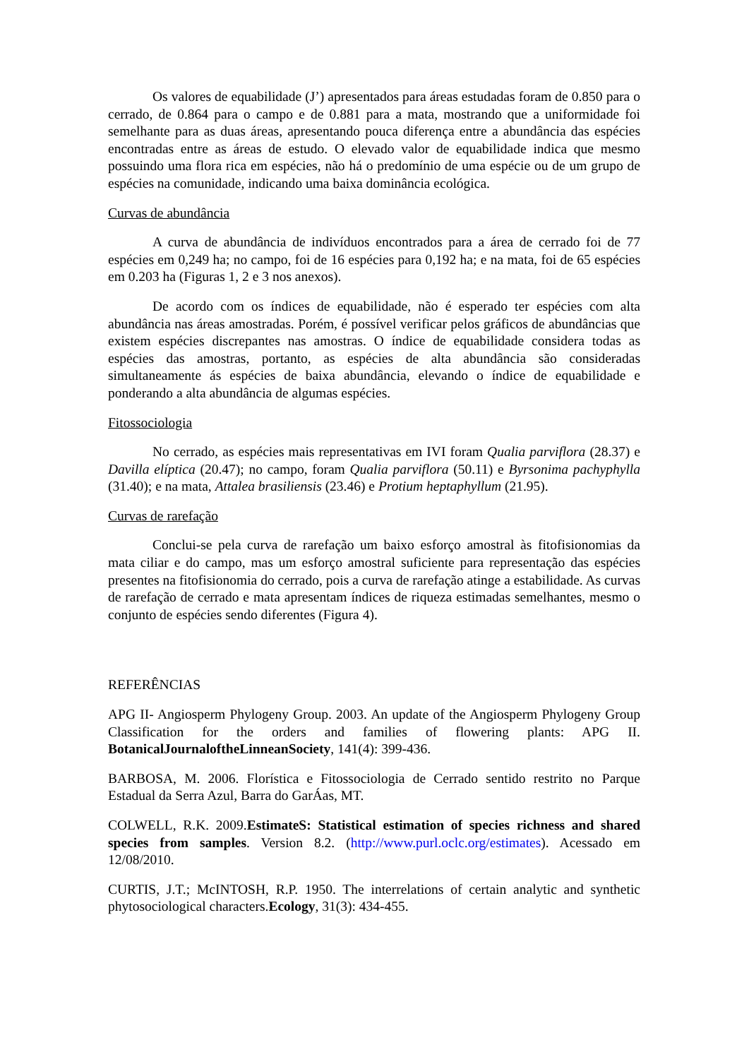Os valores de equabilidade (J’) apresentados para áreas estudadas foram de 0.850 para o cerrado, de 0.864 para o campo e de 0.881 para a mata, mostrando que a uniformidade foi semelhante para as duas áreas, apresentando pouca diferença entre a abundância das espécies encontradas entre as áreas de estudo. O elevado valor de equabilidade indica que mesmo possuindo uma flora rica em espécies, não há o predomínio de uma espécie ou de um grupo de espécies na comunidade, indicando uma baixa dominância ecológica.
Curvas de abundância
A curva de abundância de indivíduos encontrados para a área de cerrado foi de 77 espécies em 0,249 ha; no campo, foi de 16 espécies para 0,192 ha; e na mata, foi de 65 espécies em 0.203 ha (Figuras 1, 2 e 3 nos anexos).
De acordo com os índices de equabilidade, não é esperado ter espécies com alta abundância nas áreas amostradas. Porém, é possível verificar pelos gráficos de abundâncias que existem espécies discrepantes nas amostras. O índice de equabilidade considera todas as espécies das amostras, portanto, as espécies de alta abundância são consideradas simultaneamente ás espécies de baixa abundância, elevando o índice de equabilidade e ponderando a alta abundância de algumas espécies.
Fitossociologia
No cerrado, as espécies mais representativas em IVI foram Qualia parviflora (28.37) e Davilla elíptica (20.47); no campo, foram Qualia parviflora (50.11) e Byrsonima pachyphylla (31.40); e na mata, Attalea brasiliensis (23.46) e Protium heptaphyllum (21.95).
Curvas de rarefação
Conclui-se pela curva de rarefação um baixo esforço amostral às fitofisionomias da mata ciliar e do campo, mas um esforço amostral suficiente para representação das espécies presentes na fitofisionomia do cerrado, pois a curva de rarefação atinge a estabilidade. As curvas de rarefação de cerrado e mata apresentam índices de riqueza estimadas semelhantes, mesmo o conjunto de espécies sendo diferentes (Figura 4).
REFERÊNCIAS
APG II- Angiosperm Phylogeny Group. 2003. An update of the Angiosperm Phylogeny Group Classification for the orders and families of flowering plants: APG II. BotanicalJournaloftheLinneanSociety, 141(4): 399-436.
BARBOSA, M. 2006. Florística e Fitossociologia de Cerrado sentido restrito no Parque Estadual da Serra Azul, Barra do GarÁas, MT.
COLWELL, R.K. 2009.EstimateS: Statistical estimation of species richness and shared species from samples. Version 8.2. (http://www.purl.oclc.org/estimates). Acessado em 12/08/2010.
CURTIS, J.T.; McINTOSH, R.P. 1950. The interrelations of certain analytic and synthetic phytosociological characters.Ecology, 31(3): 434-455.